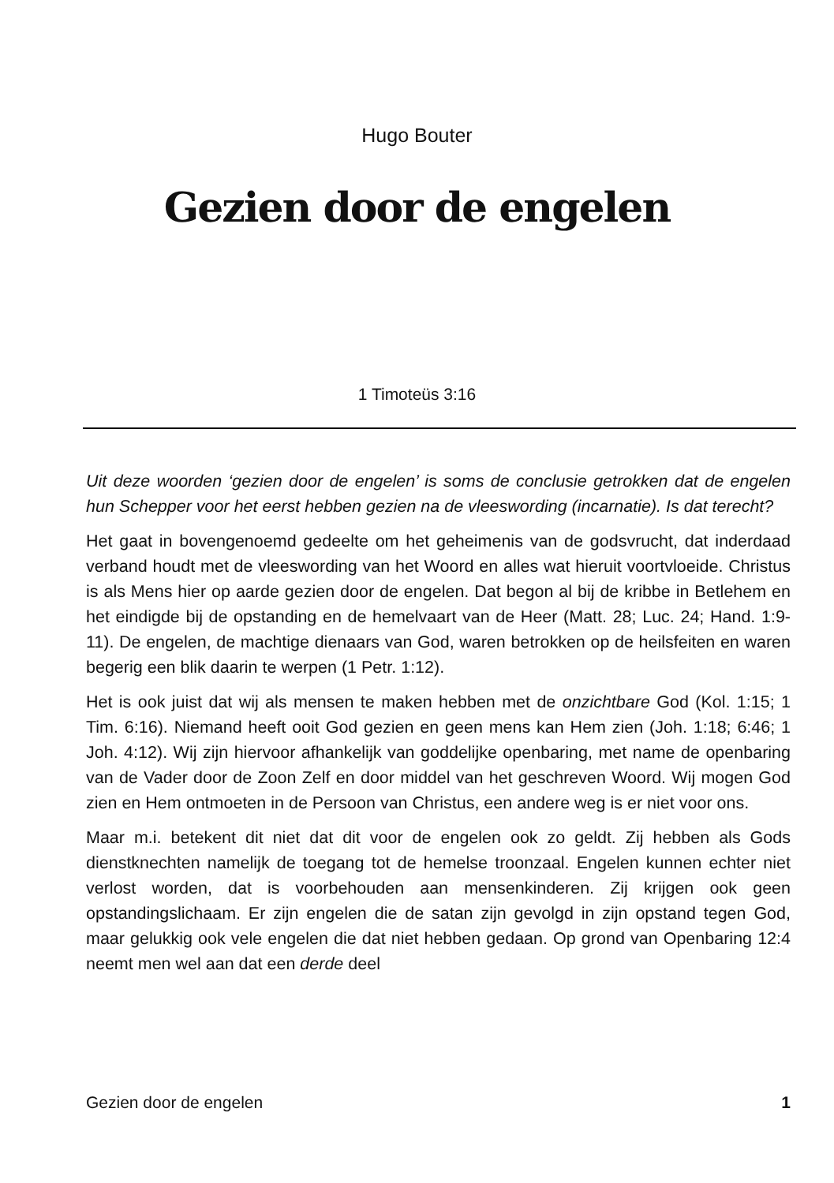Hugo Bouter
Gezien door de engelen
1 Timoteüs 3:16
Uit deze woorden ‘gezien door de engelen’ is soms de conclusie getrokken dat de engelen hun Schepper voor het eerst hebben gezien na de vleeswording (incarnatie). Is dat terecht?
Het gaat in bovengenoemd gedeelte om het geheimenis van de godsvrucht, dat inderdaad verband houdt met de vleeswording van het Woord en alles wat hieruit voortvloeide. Christus is als Mens hier op aarde gezien door de engelen. Dat begon al bij de kribbe in Betlehem en het eindigde bij de opstanding en de hemelvaart van de Heer (Matt. 28; Luc. 24; Hand. 1:9-11). De engelen, de machtige dienaars van God, waren betrokken op de heilsfeiten en waren begerig een blik daarin te werpen (1 Petr. 1:12).
Het is ook juist dat wij als mensen te maken hebben met de onzichtbare God (Kol. 1:15; 1 Tim. 6:16). Niemand heeft ooit God gezien en geen mens kan Hem zien (Joh. 1:18; 6:46; 1 Joh. 4:12). Wij zijn hiervoor afhankelijk van goddelijke openbaring, met name de openbaring van de Vader door de Zoon Zelf en door middel van het geschreven Woord. Wij mogen God zien en Hem ontmoeten in de Persoon van Christus, een andere weg is er niet voor ons.
Maar m.i. betekent dit niet dat dit voor de engelen ook zo geldt. Zij hebben als Gods dienstknechten namelijk de toegang tot de hemelse troonzaal. Engelen kunnen echter niet verlost worden, dat is voorbehouden aan mensenkinderen. Zij krijgen ook geen opstandingslichaam. Er zijn engelen die de satan zijn gevolgd in zijn opstand tegen God, maar gelukkig ook vele engelen die dat niet hebben gedaan. Op grond van Openbaring 12:4 neemt men wel aan dat een derde deel
Gezien door de engelen 1